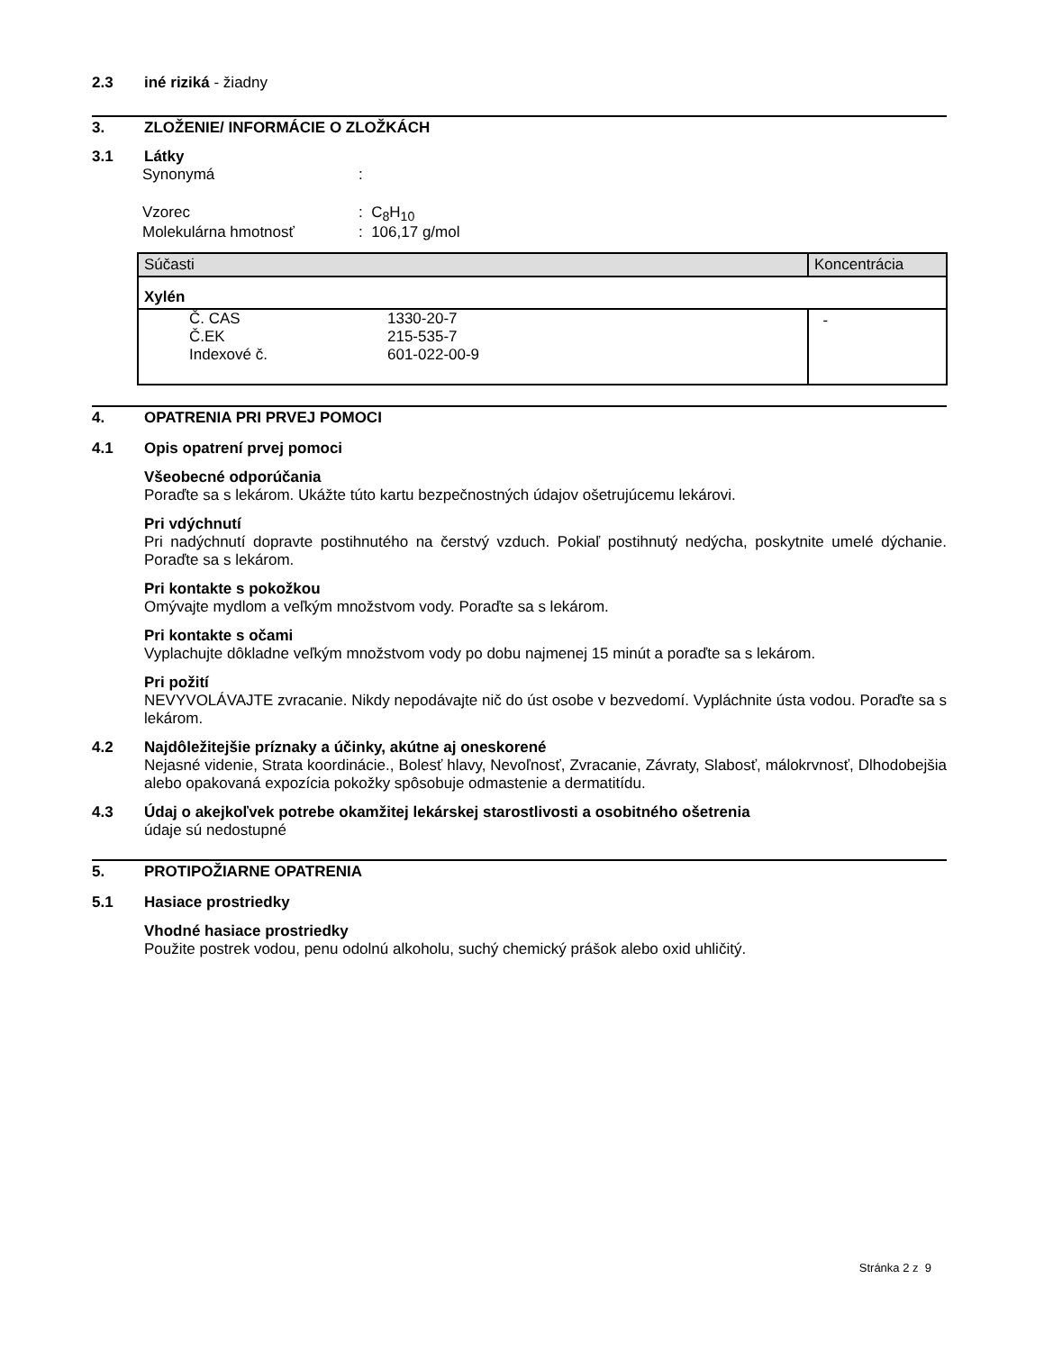2.3 iné riziká - žiadny
3. ZLOŽENIE/ INFORMÁCIE O ZLOŽKÁCH
3.1 Látky
Synonymá:
Vzorec: C<sub>8</sub>H<sub>10</sub>
Molekulárna hmotnosť: 106,17 g/mol
| Súčasti | Koncentrácia |
| Xylén | |
| Č. CAS Č.EK Indexové č. 1330-20-7 215-535-7 601-022-00-9 | - |
4. OPATRENIA PRI PRVEJ POMOCI
4.1 Opis opatrení prvej pomoci
Všeobecné odporúčania
Poraďte sa s lekárom. Ukážte túto kartu bezpečnostných údajov ošetrujúcemu lekárovi.
Pri vdýchnutí
Pri nadýchnutí dopravte postihnutého na čerstvý vzduch. Pokiaľ postihnutý nedýcha, poskytnite umelé dýchanie. Poraďte sa s lekárom.
Pri kontakte s pokožkou
Omývajte mydlom a veľkým množstvom vody. Poraďte sa s lekárom.
Pri kontakte s očami
Vyplachujte dôkladne veľkým množstvom vody po dobu najmenej 15 minút a poraďte sa s lekárom.
Pri požití
NEVYVOLÁVAJTE zvracanie. Nikdy nepodávajte nič do úst osobe v bezvedomí. Vypláchnite ústa vodou. Poraďte sa s lekárom.
4.2 Najdôležitejšie príznaky a účinky, akútne aj oneskorené
Nejasné videnie, Strata koordinácie., Bolesť hlavy, Nevoľnosť, Zvracanie, Závraty, Slabosť, málokrvnosť, Dlhodobejšia alebo opakovaná expozícia pokožky spôsobuje odmastenie a dermatitídu.
4.3 Údaj o akejkoľvek potrebe okamžitej lekárskej starostlivosti a osobitného ošetrenia
údaje sú nedostupné
5. PROTIPOŽIARNE OPATRENIA
5.1 Hasiace prostriedky
Vhodné hasiace prostriedky
Použite postrek vodou, penu odolnú alkoholu, suchý chemický prášok alebo oxid uhličitý.
Stránka 2 z 9